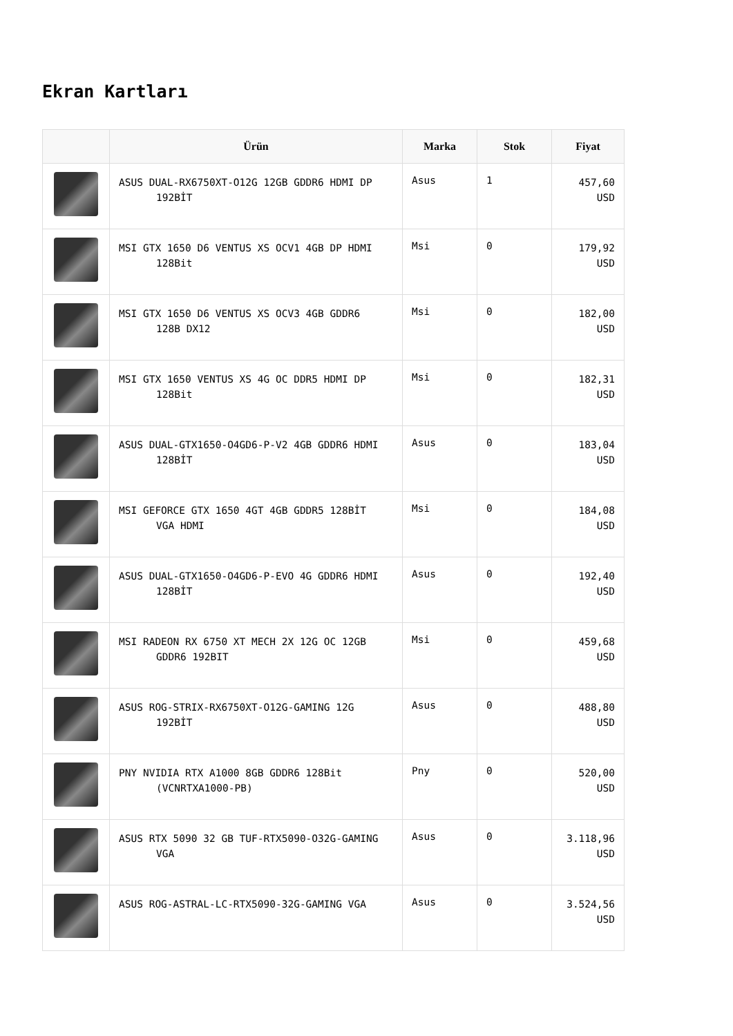Ekran Kartları
| | Ürün | Marka | Stok | Fiyat |
| --- | --- | --- | --- | --- |
| | ASUS DUAL-RX6750XT-O12G 12GB GDDR6 HDMI DP 192BİT | Asus | 1 | 457,60 USD |
| | MSI GTX 1650 D6 VENTUS XS OCV1 4GB DP HDMI 128Bit | Msi | 0 | 179,92 USD |
| | MSI GTX 1650 D6 VENTUS XS OCV3 4GB GDDR6 128B DX12 | Msi | 0 | 182,00 USD |
| | MSI GTX 1650 VENTUS XS 4G OC DDR5 HDMI DP 128Bit | Msi | 0 | 182,31 USD |
| | ASUS DUAL-GTX1650-O4GD6-P-V2 4GB GDDR6 HDMI 128BİT | Asus | 0 | 183,04 USD |
| | MSI GEFORCE GTX 1650 4GT 4GB GDDR5 128BİT VGA HDMI | Msi | 0 | 184,08 USD |
| | ASUS DUAL-GTX1650-O4GD6-P-EVO 4G GDDR6 HDMI 128BİT | Asus | 0 | 192,40 USD |
| | MSI RADEON RX 6750 XT MECH 2X 12G OC 12GB GDDR6 192BIT | Msi | 0 | 459,68 USD |
| | ASUS ROG-STRIX-RX6750XT-O12G-GAMING 12G 192BİT | Asus | 0 | 488,80 USD |
| | PNY NVIDIA RTX A1000 8GB GDDR6 128Bit (VCNRTXA1000-PB) | Pny | 0 | 520,00 USD |
| | ASUS RTX 5090 32 GB TUF-RTX5090-O32G-GAMING VGA | Asus | 0 | 3.118,96 USD |
| | ASUS ROG-ASTRAL-LC-RTX5090-32G-GAMING VGA | Asus | 0 | 3.524,56 USD |